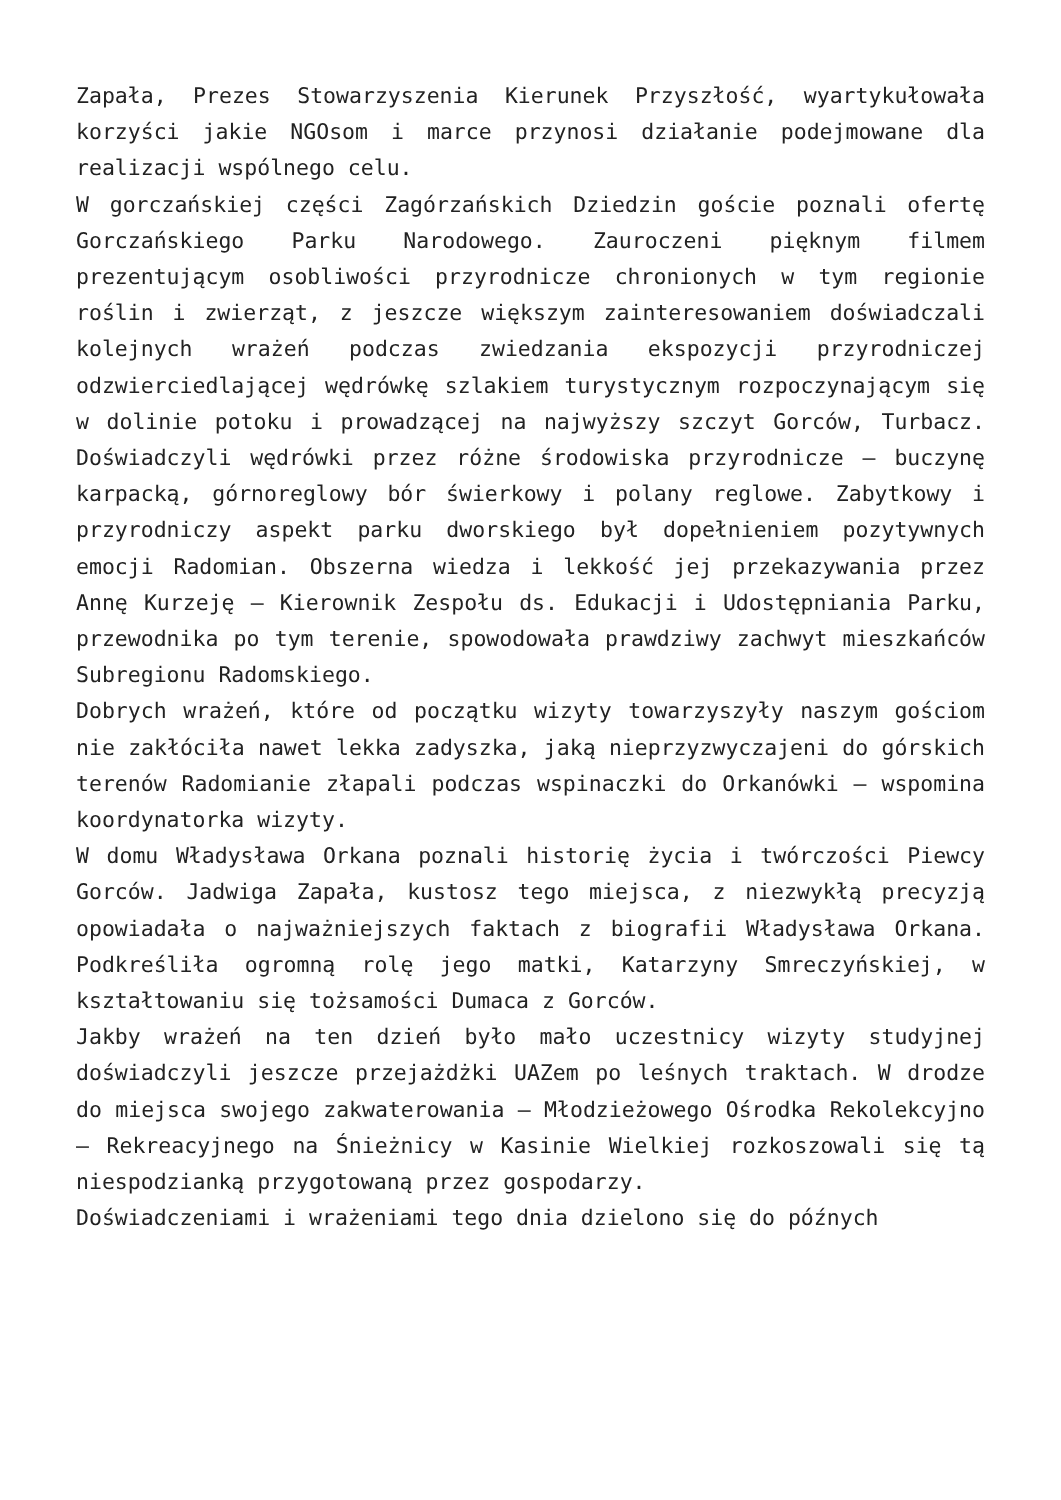Zapała, Prezes Stowarzyszenia Kierunek Przyszłość, wyartykułowała korzyści jakie NGOsom i marce przynosi działanie podejmowane dla realizacji wspólnego celu.
W gorczańskiej części Zagórzańskich Dziedzin goście poznali ofertę Gorczańskiego Parku Narodowego. Zauroczeni pięknym filmem prezentującym osobliwości przyrodnicze chronionych w tym regionie roślin i zwierząt, z jeszcze większym zainteresowaniem doświadczali kolejnych wrażeń podczas zwiedzania ekspozycji przyrodniczej odzwierciedlającej wędrówkę szlakiem turystycznym rozpoczynającym się w dolinie potoku i prowadzącej na najwyższy szczyt Gorców, Turbacz. Doświadczyli wędrówki przez różne środowiska przyrodnicze – buczynę karpacką, górnoreglowy bór świerkowy i polany reglowe. Zabytkowy i przyrodniczy aspekt parku dworskiego był dopełnieniem pozytywnych emocji Radomian. Obszerna wiedza i lekkość jej przekazywania przez Annę Kurzeję – Kierownik Zespołu ds. Edukacji i Udostępniania Parku, przewodnika po tym terenie, spowodowała prawdziwy zachwyt mieszkańców Subregionu Radomskiego.
Dobrych wrażeń, które od początku wizyty towarzyszyły naszym gościom nie zakłóciła nawet lekka zadyszka, jaką nieprzyzwyczajeni do górskich terenów Radomianie złapali podczas wspinaczki do Orkanówki – wspomina koordynatorka wizyty.
W domu Władysława Orkana poznali historię życia i twórczości Piewcy Gorców. Jadwiga Zapała, kustosz tego miejsca, z niezwykłą precyzją opowiadała o najważniejszych faktach z biografii Władysława Orkana. Podkreśliła ogromną rolę jego matki, Katarzyny Smreczyńskiej, w kształtowaniu się tożsamości Dumaca z Gorców.
Jakby wrażeń na ten dzień było mało uczestnicy wizyty studyjnej doświadczyli jeszcze przejażdżki UAZem po leśnych traktach. W drodze do miejsca swojego zakwaterowania – Młodzieżowego Ośrodka Rekolekcyjno – Rekreacyjnego na Śnieżnicy w Kasinie Wielkiej rozkoszowali się tą niespodzianką przygotowaną przez gospodarzy.
Doświadczeniami i wrażeniami tego dnia dzielono się do późnych